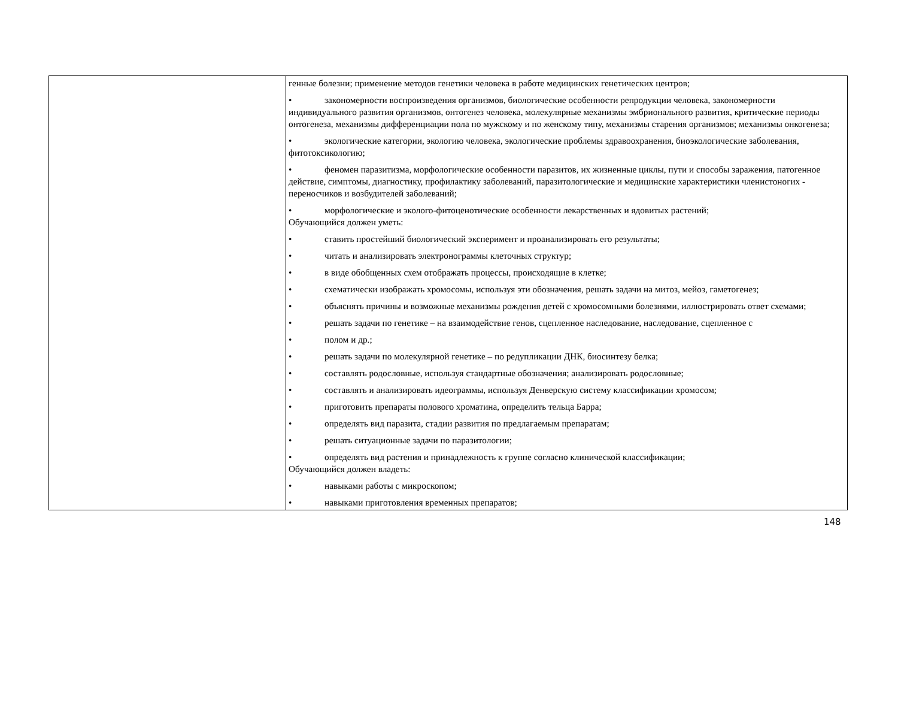| | генные болезни; применение методов генетики человека в работе медицинских генетических центров; • закономерности воспроизведения организмов, биологические особенности репродукции человека, закономерности индивидуального развития организмов, онтогенез человека, молекулярные механизмы эмбрионального развития, критические периоды онтогенеза, механизмы дифференциации пола по мужскому и по женскому типу, механизмы старения организмов; механизмы онкогенеза; • экологические категории, экологию человека, экологические проблемы здравоохранения, биоэкологические заболевания, фитотоксикологию; • феномен паразитизма, морфологические особенности паразитов, их жизненные циклы, пути и способы заражения, патогенное действие, симптомы, диагностику, профилактику заболеваний, паразитологические и медицинские характеристики членистоногих - переносчиков и возбудителей заболеваний; • морфологические и эколого-фитоценотические особенности лекарственных и ядовитых растений; Обучающийся должен уметь: • ставить простейший биологический эксперимент и проанализировать его результаты; • читать и анализировать электронограммы клеточных структур; • в виде обобщенных схем отображать процессы, происходящие в клетке; • схематически изображать хромосомы, используя эти обозначения, решать задачи на митоз, мейоз, гаметогенез; • объяснять причины и возможные механизмы рождения детей с хромосомными болезнями, иллюстрировать ответ схемами; • решать задачи по генетике – на взаимодействие генов, сцепленное наследование, наследование, сцепленное с • полом и др.; • решать задачи по молекулярной генетике – по редупликации ДНК, биосинтезу белка; • составлять родословные, используя стандартные обозначения; анализировать родословные; • составлять и анализировать идеограммы, используя Денверскую систему классификации хромосом; • приготовить препараты полового хроматина, определить тельца Барра; • определять вид паразита, стадии развития по предлагаемым препаратам; • решать ситуационные задачи по паразитологии; • определять вид растения и принадлежность к группе согласно клинической классификации; Обучающийся должен владеть: • навыками работы с микроскопом; • навыками приготовления временных препаратов; |
148